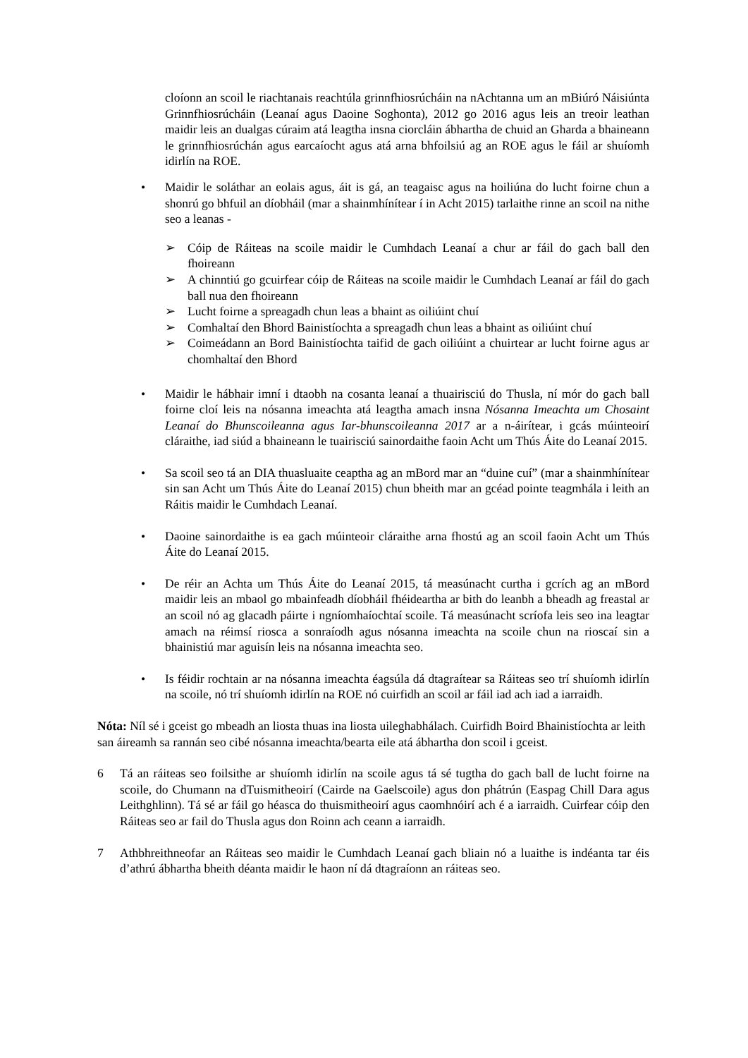cloíonn an scoil le riachtanais reachtúla grinnfhiosrúcháin na nAchtanna um an mBiúró Náisiúnta Grinnfhiosrúcháin (Leanaí agus Daoine Soghonta), 2012 go 2016 agus leis an treoir leathan maidir leis an dualgas cúraim atá leagtha insna ciorcláin ábhartha de chuid an Gharda a bhaineann le grinnfhiosrúchán agus earcaíocht agus atá arna bhfoilsiú ag an ROE agus le fáil ar shuíomh idirlín na ROE.
• Maidir le soláthar an eolais agus, áit is gá, an teagaisc agus na hoiliúna do lucht foirne chun a shonrú go bhfuil an díobháil (mar a shainmhínítear í in Acht 2015) tarlaithe rinne an scoil na nithe seo a leanas -
➢ Cóip de Ráiteas na scoile maidir le Cumhdach Leanaí a chur ar fáil do gach ball den fhoireann
➢ A chinntiú go gcuirfear cóip de Ráiteas na scoile maidir le Cumhdach Leanaí ar fáil do gach ball nua den fhoireann
➢ Lucht foirne a spreagadh chun leas a bhaint as oiliúint chuí
➢ Comhaltaí den Bhord Bainistíochta a spreagadh chun leas a bhaint as oiliúint chuí
➢ Coimeádann an Bord Bainistíochta taifid de gach oiliúint a chuirtear ar lucht foirne agus ar chomhaltaí den Bhord
• Maidir le hábhair imní i dtaobh na cosanta leanaí a thuairisciú do Thusla, ní mór do gach ball foirne cloí leis na nósanna imeachta atá leagtha amach insna Nósanna Imeachta um Chosaint Leanaí do Bhunscoileanna agus Iar-bhunscoileanna 2017 ar a n-áirítear, i gcás múinteoirí cláraithe, iad siúd a bhaineann le tuairisciú sainordaithe faoin Acht um Thús Áite do Leanaí 2015.
• Sa scoil seo tá an DIA thuasluaite ceaptha ag an mBord mar an “duine cuí” (mar a shainmhínítear sin san Acht um Thús Áite do Leanaí 2015) chun bheith mar an gcéad pointe teagmhála i leith an Ráitis maidir le Cumhdach Leanaí.
• Daoine sainordaithe is ea gach múinteoir cláraithe arna fhostú ag an scoil faoin Acht um Thús Áite do Leanaí 2015.
• De réir an Achta um Thús Áite do Leanaí 2015, tá measúnacht curtha i gcrích ag an mBord maidir leis an mbaol go mbainfeadh díobháil fhéideartha ar bith do leanbh a bheadh ag freastal ar an scoil nó ag glacadh páirte i ngníomhaíochtaí scoile. Tá measúnacht scríofa leis seo ina leagtar amach na réimsí riosca a sonraíodh agus nósanna imeachta na scoile chun na rioscaí sin a bhainistiú mar aguisín leis na nósanna imeachta seo.
• Is féidir rochtain ar na nósanna imeachta éagsúla dá dtagraítear sa Ráiteas seo trí shuíomh idirlín na scoile, nó trí shuíomh idirlín na ROE nó cuirfidh an scoil ar fáil iad ach iad a iarraidh.
Nóta: Níl sé i gceist go mbeadh an liosta thuas ina liosta uileghabhálach. Cuirfidh Boird Bhainistíochta ar leith san áireamh sa rannán seo cibé nósanna imeachta/bearta eile atá ábhartha don scoil i gceist.
6 Tá an ráiteas seo foilsithe ar shuíomh idirlín na scoile agus tá sé tugtha do gach ball de lucht foirne na scoile, do Chumann na dTuismitheoirí (Cairde na Gaelscoile) agus don phátrún (Easpag Chill Dara agus Leithghlinn). Tá sé ar fáil go héasca do thuismitheoirí agus caomhnóirí ach é a iarraidh. Cuirfear cóip den Ráiteas seo ar fail do Thusla agus don Roinn ach ceann a iarraidh.
7 Athbhreithneofar an Ráiteas seo maidir le Cumhdach Leanaí gach bliain nó a luaithe is indéanta tar éis d’athrú ábhartha bheith déanta maidir le haon ní dá dtagraíonn an ráiteas seo.